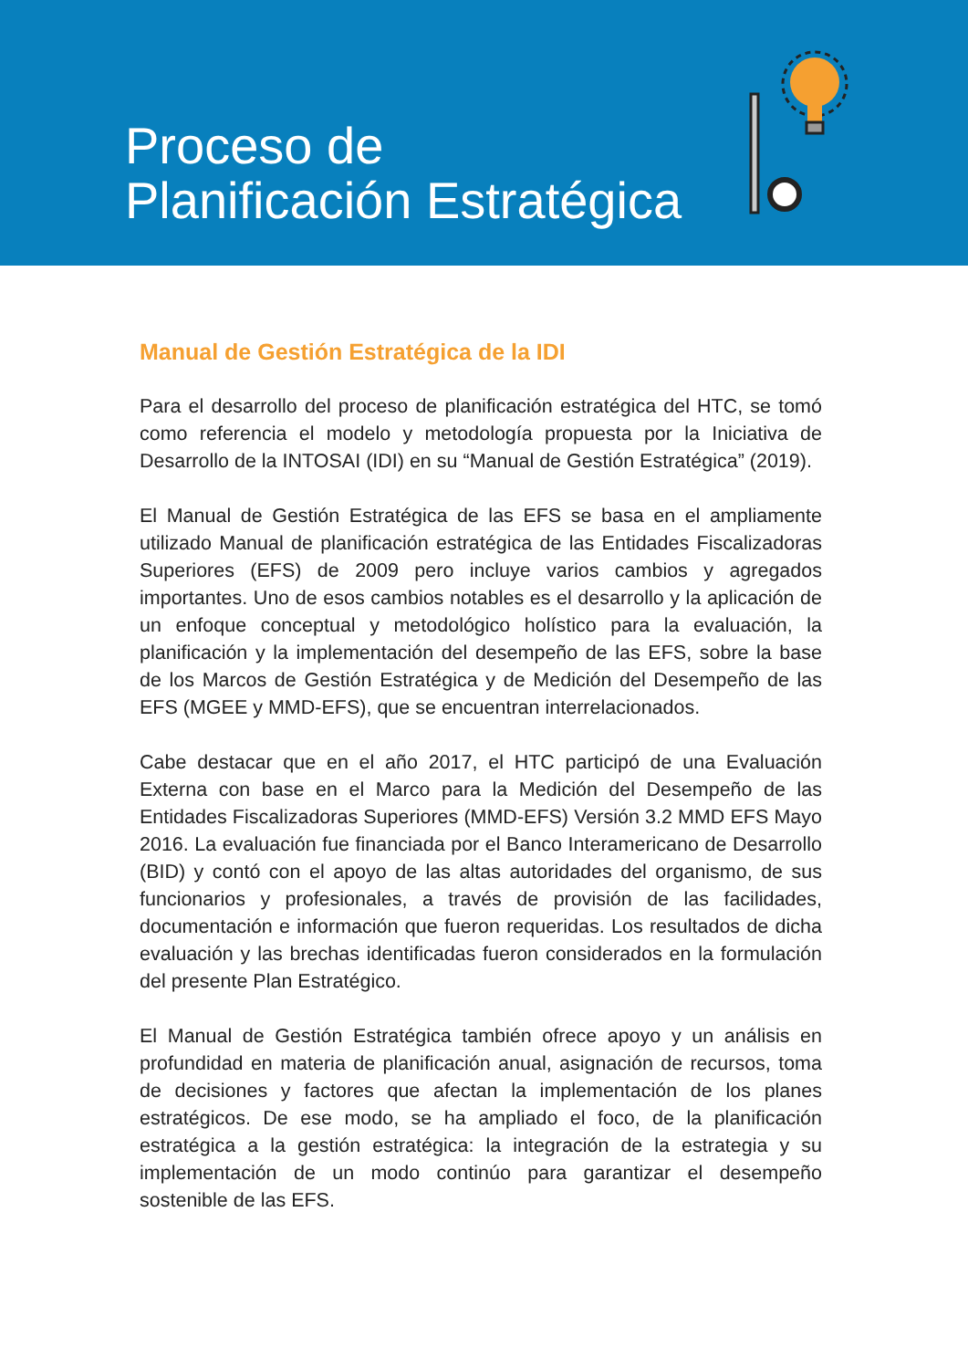Proceso de
Planificación Estratégica
Manual de Gestión Estratégica de la IDI
Para el desarrollo del proceso de planificación estratégica del HTC, se tomó como referencia el modelo y metodología propuesta por la Iniciativa de Desarrollo de la INTOSAI (IDI) en su “Manual de Gestión Estratégica” (2019).
El Manual de Gestión Estratégica de las EFS se basa en el ampliamente utilizado Manual de planificación estratégica de las Entidades Fiscalizadoras Superiores (EFS) de 2009 pero incluye varios cambios y agregados importantes. Uno de esos cambios notables es el desarrollo y la aplicación de un enfoque conceptual y metodológico holístico para la evaluación, la planificación y la implementación del desempeño de las EFS, sobre la base de los Marcos de Gestión Estratégica y de Medición del Desempeño de las EFS (MGEE y MMD-EFS), que se encuentran interrelacionados.
Cabe destacar que en el año 2017, el HTC participó de una Evaluación Externa con base en el Marco para la Medición del Desempeño de las Entidades Fiscalizadoras Superiores (MMD-EFS) Versión 3.2 MMD EFS Mayo 2016. La evaluación fue financiada por el Banco Interamericano de Desarrollo (BID) y contó con el apoyo de las altas autoridades del organismo, de sus funcionarios y profesionales, a través de provisión de las facilidades, documentación e información que fueron requeridas. Los resultados de dicha evaluación y las brechas identificadas fueron considerados en la formulación del presente Plan Estratégico.
El Manual de Gestión Estratégica también ofrece apoyo y un análisis en profundidad en materia de planificación anual, asignación de recursos, toma de decisiones y factores que afectan la implementación de los planes estratégicos. De ese modo, se ha ampliado el foco, de la planificación estratégica a la gestión estratégica: la integración de la estrategia y su implementación de un modo continúo para garantizar el desempeño sostenible de las EFS.